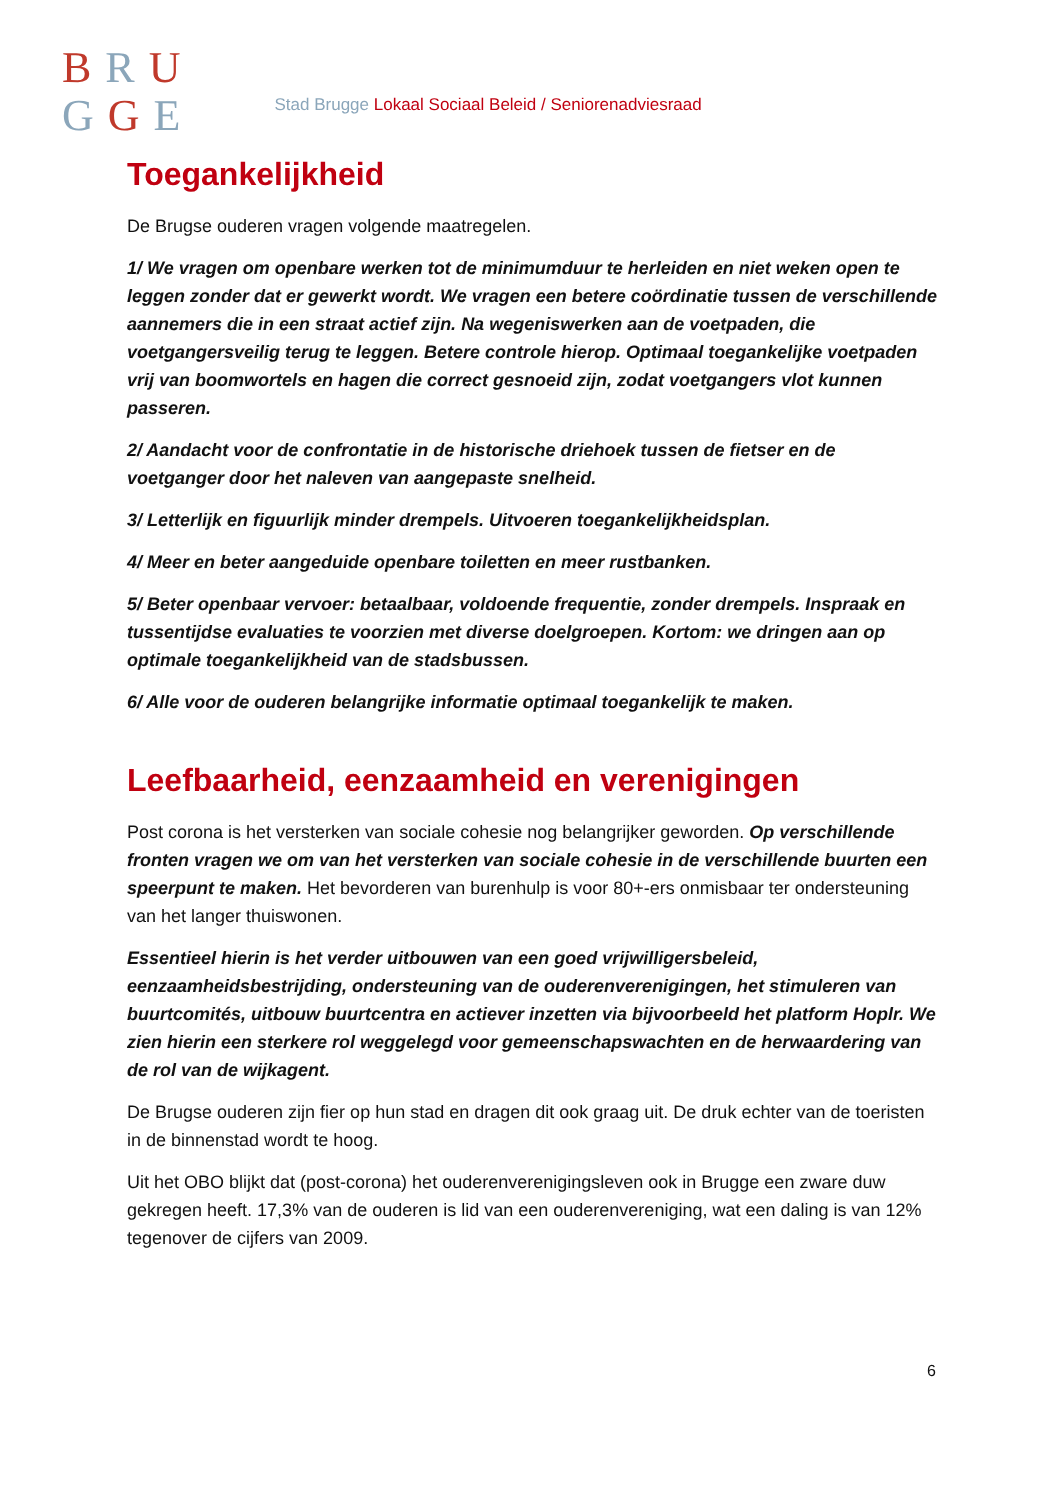BRU
GGE
Stad Brugge Lokaal Sociaal Beleid / Seniorenadviesraad
Toegankelijkheid
De Brugse ouderen vragen volgende maatregelen.
1/ We vragen om openbare werken tot de minimumduur te herleiden en niet weken open te leggen zonder dat er gewerkt wordt. We vragen een betere coördinatie tussen de verschillende aannemers die in een straat actief zijn. Na wegeniswerken aan de voetpaden, die voetgangersveilig terug te leggen. Betere controle hierop. Optimaal toegankelijke voetpaden vrij van boomwortels en hagen die correct gesnoeid zijn, zodat voetgangers vlot kunnen passeren.
2/ Aandacht voor de confrontatie in de historische driehoek tussen de fietser en de voetganger door het naleven van aangepaste snelheid.
3/ Letterlijk en figuurlijk minder drempels. Uitvoeren toegankelijkheidsplan.
4/ Meer en beter aangeduide openbare toiletten en meer rustbanken.
5/ Beter openbaar vervoer: betaalbaar, voldoende frequentie, zonder drempels. Inspraak en tussentijdse evaluaties te voorzien met diverse doelgroepen. Kortom: we dringen aan op optimale toegankelijkheid van de stadsbussen.
6/ Alle voor de ouderen belangrijke informatie optimaal toegankelijk te maken.
Leefbaarheid, eenzaamheid en verenigingen
Post corona is het versterken van sociale cohesie nog belangrijker geworden. Op verschillende fronten vragen we om van het versterken van sociale cohesie in de verschillende buurten een speerpunt te maken. Het bevorderen van burenhulp is voor 80+-ers onmisbaar ter ondersteuning van het langer thuiswonen.
Essentieel hierin is het verder uitbouwen van een goed vrijwilligersbeleid, eenzaamheidsbestrijding, ondersteuning van de ouderenverenigingen, het stimuleren van buurtcomités, uitbouw buurtcentra en actiever inzetten via bijvoorbeeld het platform Hoplr. We zien hierin een sterkere rol weggelegd voor gemeenschapswachten en de herwaardering van de rol van de wijkagent.
De Brugse ouderen zijn fier op hun stad en dragen dit ook graag uit. De druk echter van de toeristen in de binnenstad wordt te hoog.
Uit het OBO blijkt dat (post-corona) het ouderenverenigingsleven ook in Brugge een zware duw gekregen heeft. 17,3% van de ouderen is lid van een ouderenvereniging, wat een daling is van 12% tegenover de cijfers van 2009.
6